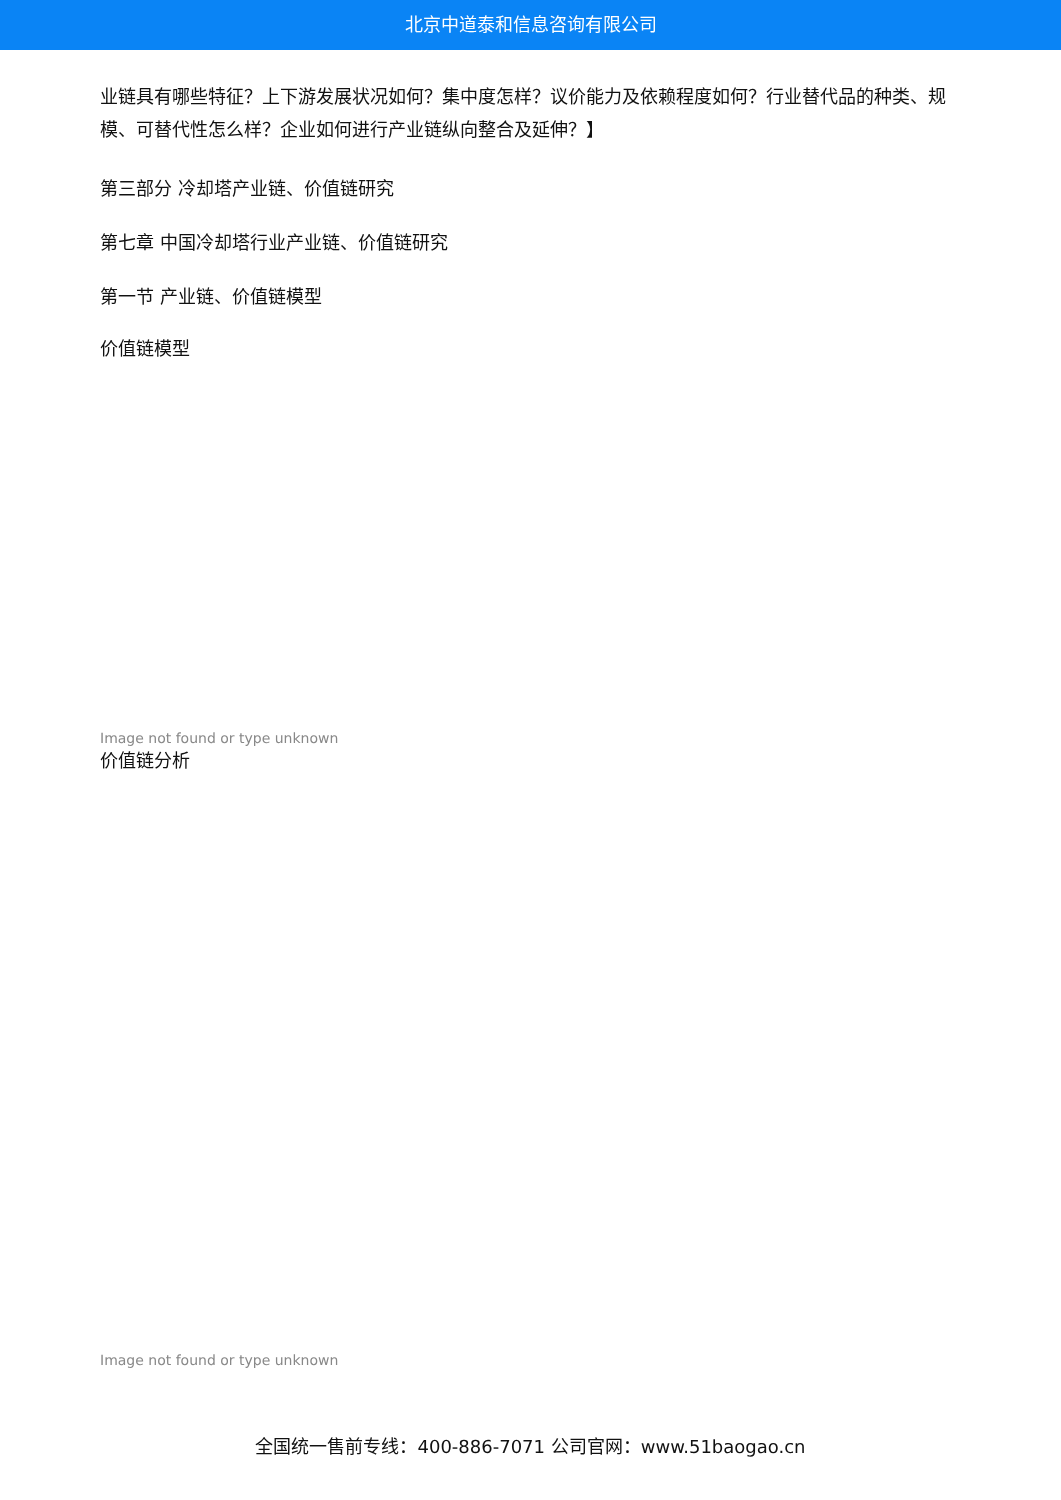北京中道泰和信息咨询有限公司
业链具有哪些特征？上下游发展状况如何？集中度怎样？议价能力及依赖程度如何？行业替代品的种类、规模、可替代性怎么样？企业如何进行产业链纵向整合及延伸？】
第三部分 冷却塔产业链、价值链研究
第七章 中国冷却塔行业产业链、价值链研究
第一节 产业链、价值链模型
价值链模型
Image not found or type unknown
价值链分析
Image not found or type unknown
全国统一售前专线：400-886-7071 公司官网：www.51baogao.cn